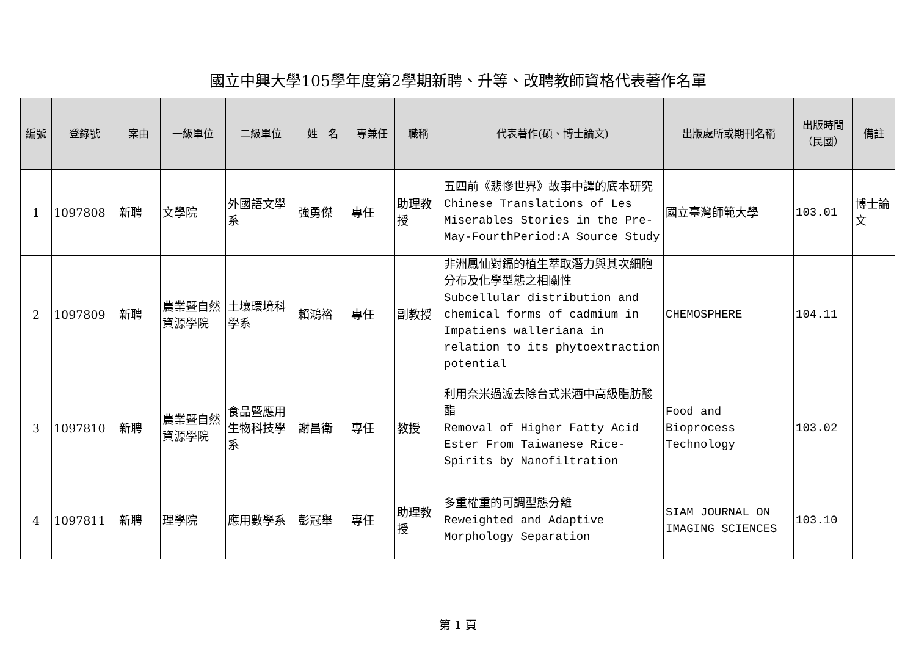國立中興大學105學年度第2學期新聘、升等、改聘教師資格代表著作名單
| 編號 | 登錄號 | 案由 | 一級單位 | 二級單位 | 姓 名 | 專兼任 | 職稱 | 代表著作(碩、博士論文) | 出版處所或期刊名稱 | 出版時間（民國） | 備註 |
| --- | --- | --- | --- | --- | --- | --- | --- | --- | --- | --- | --- |
| 1 | 1097808 | 新聘 | 文學院 | 外國語文學系 | 強勇傑 | 專任 | 助理教授 | 五四前《悲慘世界》故事中譯的底本研究 Chinese Translations of Les Miserables Stories in the Pre-May-FourthPeriod:A Source Study | 國立臺灣師範大學 | 103.01 | 博士論文 |
| 2 | 1097809 | 新聘 | 農業暨自然資源學院 | 土壤環境科學系 | 賴鴻裕 | 專任 | 副教授 | 非洲鳳仙對鎘的植生萃取潛力與其次細胞分布及化學型態之相關性 Subcellular distribution and chemical forms of cadmium in Impatiens walleriana in relation to its phytoextraction potential | CHEMOSPHERE | 104.11 | |
| 3 | 1097810 | 新聘 | 農業暨自然資源學院 | 食品暨應用生物科技學系 | 謝昌衛 | 專任 | 教授 | 利用奈米過濾去除台式米酒中高級脂肪酸酯 Removal of Higher Fatty Acid Ester From Taiwanese Rice-Spirits by Nanofiltration | Food and Bioprocess Technology | 103.02 | |
| 4 | 1097811 | 新聘 | 理學院 | 應用數學系 | 彭冠舉 | 專任 | 助理教授 | 多重權重的可調型態分離 Reweighted and Adaptive Morphology Separation | SIAM JOURNAL ON IMAGING SCIENCES | 103.10 | |
第 1 頁